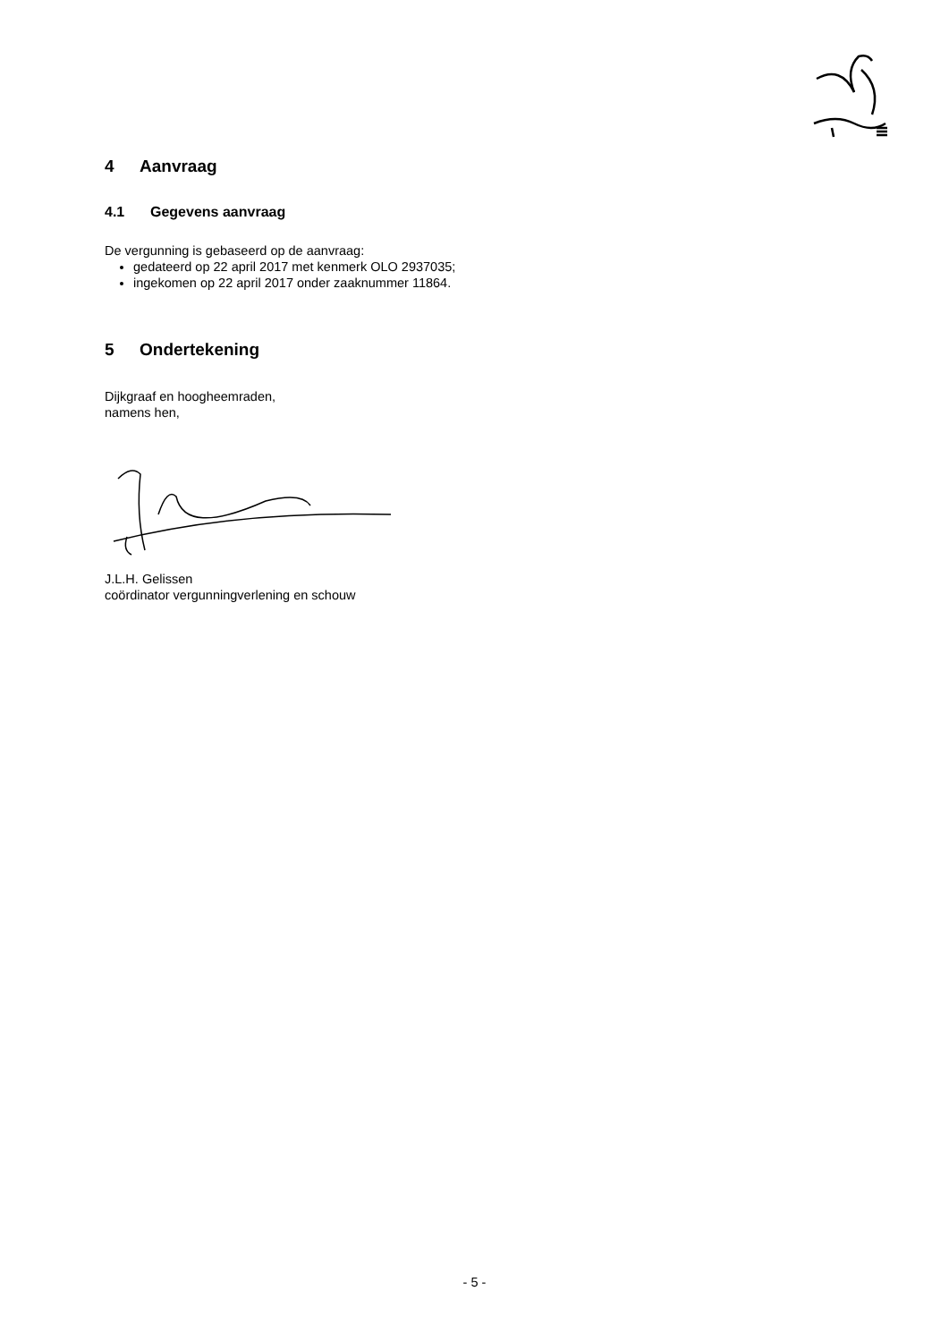4 Aanvraag
4.1 Gegevens aanvraag
De vergunning is gebaseerd op de aanvraag:
gedateerd op 22 april 2017 met kenmerk OLO 2937035;
ingekomen op 22 april 2017 onder zaaknummer 11864.
5 Ondertekening
Dijkgraaf en hoogheemraden,
namens hen,
J.L.H. Gelissen
coördinator vergunningverlening en schouw
- 5 -